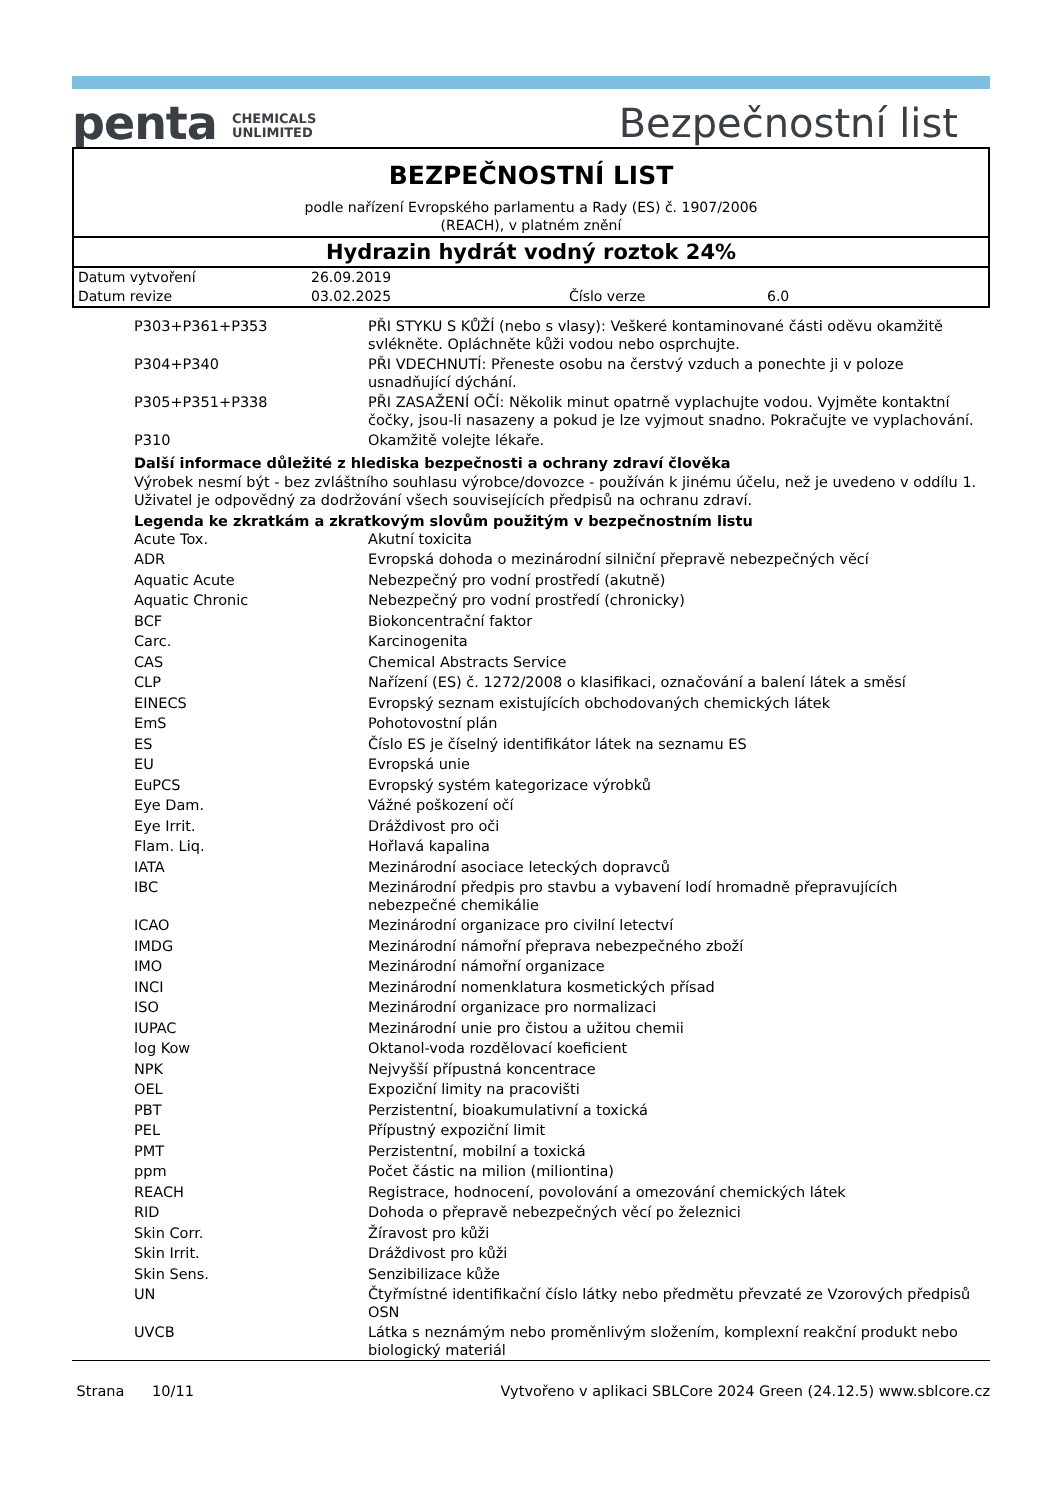penta CHEMICALS
UNLIMITED
Bezpečnostní list
BEZPEČNOSTNÍ LIST
podle nařízení Evropského parlamentu a Rady (ES) č. 1907/2006
(REACH), v platném znění
Hydrazin hydrát vodný roztok 24%
| Datum vytvoření | 26.09.2019 | | |
| Datum revize | 03.02.2025 | Číslo verze | 6.0 |
| P303+P361+P353 | PŘI STYKU S KŮŽÍ (nebo s vlasy): Veškeré kontaminované části oděvu okamžitě svlékněte. Opláchněte kůži vodou nebo osprchujte. |
| P304+P340 | PŘI VDECHNUTÍ: Přeneste osobu na čerstvý vzduch a ponechte ji v poloze usnadňující dýchání. |
| P305+P351+P338 | PŘI ZASAŽENÍ OČÍ: Několik minut opatrně vyplachujte vodou. Vyjměte kontaktní čočky, jsou-li nasazeny a pokud je lze vyjmout snadno. Pokračujte ve vyplachování. |
| P310 | Okamžitě volejte lékaře. |
Další informace důležité z hlediska bezpečnosti a ochrany zdraví člověka
Výrobek nesmí být - bez zvláštního souhlasu výrobce/dovozce - používán k jinému účelu, než je uvedeno v oddílu 1. Uživatel je odpovědný za dodržování všech souvisejících předpisů na ochranu zdraví.
Legenda ke zkratkám a zkratkovým slovům použitým v bezpečnostním listu
| Acute Tox. | Akutní toxicita |
| ADR | Evropská dohoda o mezinárodní silniční přepravě nebezpečných věcí |
| Aquatic Acute | Nebezpečný pro vodní prostředí (akutně) |
| Aquatic Chronic | Nebezpečný pro vodní prostředí (chronicky) |
| BCF | Biokoncentrační faktor |
| Carc. | Karcinogenita |
| CAS | Chemical Abstracts Service |
| CLP | Nařízení (ES) č. 1272/2008 o klasifikaci, označování a balení látek a směsí |
| EINECS | Evropský seznam existujících obchodovaných chemických látek |
| EmS | Pohotovostní plán |
| ES | Číslo ES je číselný identifikátor látek na seznamu ES |
| EU | Evropská unie |
| EuPCS | Evropský systém kategorizace výrobků |
| Eye Dam. | Vážné poškození očí |
| Eye Irrit. | Dráždivost pro oči |
| Flam. Liq. | Hořlavá kapalina |
| IATA | Mezinárodní asociace leteckých dopravců |
| IBC | Mezinárodní předpis pro stavbu a vybavení lodí hromadně přepravujících nebezpečné chemikálie |
| ICAO | Mezinárodní organizace pro civilní letectví |
| IMDG | Mezinárodní námořní přeprava nebezpečného zboží |
| IMO | Mezinárodní námořní organizace |
| INCI | Mezinárodní nomenklatura kosmetických přísad |
| ISO | Mezinárodní organizace pro normalizaci |
| IUPAC | Mezinárodní unie pro čistou a užitou chemii |
| log Kow | Oktanol-voda rozdělovací koeficient |
| NPK | Nejvyšší přípustná koncentrace |
| OEL | Expoziční limity na pracovišti |
| PBT | Perzistentní, bioakumulativní a toxická |
| PEL | Přípustný expoziční limit |
| PMT | Perzistentní, mobilní a toxická |
| ppm | Počet částic na milion (miliontina) |
| REACH | Registrace, hodnocení, povolování a omezování chemických látek |
| RID | Dohoda o přepravě nebezpečných věcí po železnici |
| Skin Corr. | Žíravost pro kůži |
| Skin Irrit. | Dráždivost pro kůži |
| Skin Sens. | Senzibilizace kůže |
| UN | Čtyřmístné identifikační číslo látky nebo předmětu převzaté ze Vzorových předpisů OSN |
| UVCB | Látka s neznámým nebo proměnlivým složením, komplexní reakční produkt nebo biologický materiál |
Strana 10/11 Vytvořeno v aplikaci SBLCore 2024 Green (24.12.5) www.sblcore.cz